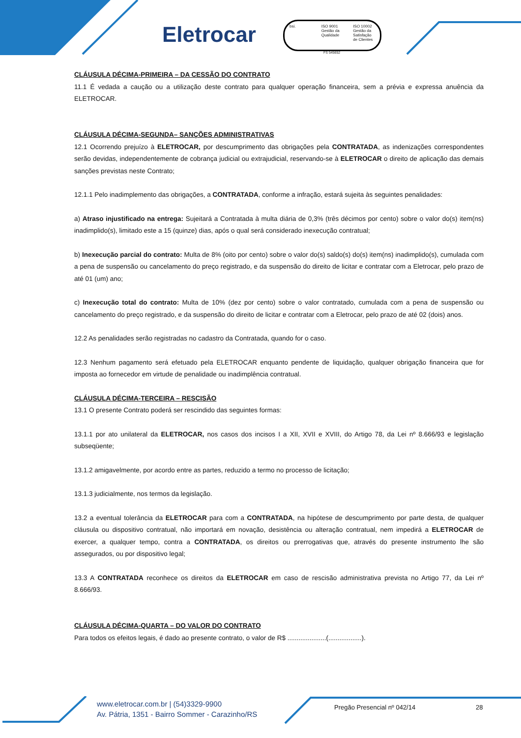Eletrocar
bsi. ISO 9001 Gestão da Qualidade
ISO 10002 Gestão da Satisfação de Clientes
FS 545652
CLÁUSULA DÉCIMA-PRIMEIRA – DA CESSÃO DO CONTRATO
11.1 É vedada a caução ou a utilização deste contrato para qualquer operação financeira, sem a prévia e expressa anuência da ELETROCAR.
CLÁUSULA DÉCIMA-SEGUNDA– SANÇÕES ADMINISTRATIVAS
12.1 Ocorrendo prejuízo à ELETROCAR, por descumprimento das obrigações pela CONTRATADA, as indenizações correspondentes serão devidas, independentemente de cobrança judicial ou extrajudicial, reservando-se à ELETROCAR o direito de aplicação das demais sanções previstas neste Contrato;
12.1.1 Pelo inadimplemento das obrigações, a CONTRATADA, conforme a infração, estará sujeita às seguintes penalidades:
a) Atraso injustificado na entrega: Sujeitará a Contratada à multa diária de 0,3% (três décimos por cento) sobre o valor do(s) item(ns) inadimplido(s), limitado este a 15 (quinze) dias, após o qual será considerado inexecução contratual;
b) Inexecução parcial do contrato: Multa de 8% (oito por cento) sobre o valor do(s) saldo(s) do(s) item(ns) inadimplido(s), cumulada com a pena de suspensão ou cancelamento do preço registrado, e da suspensão do direito de licitar e contratar com a Eletrocar, pelo prazo de até 01 (um) ano;
c) Inexecução total do contrato: Multa de 10% (dez por cento) sobre o valor contratado, cumulada com a pena de suspensão ou cancelamento do preço registrado, e da suspensão do direito de licitar e contratar com a Eletrocar, pelo prazo de até 02 (dois) anos.
12.2 As penalidades serão registradas no cadastro da Contratada, quando for o caso.
12.3 Nenhum pagamento será efetuado pela ELETROCAR enquanto pendente de liquidação, qualquer obrigação financeira que for imposta ao fornecedor em virtude de penalidade ou inadimplência contratual.
CLÁUSULA DÉCIMA-TERCEIRA – RESCISÃO
13.1 O presente Contrato poderá ser rescindido das seguintes formas:
13.1.1 por ato unilateral da ELETROCAR, nos casos dos incisos I a XII, XVII e XVIII, do Artigo 78, da Lei nº 8.666/93 e legislação subseqüente;
13.1.2 amigavelmente, por acordo entre as partes, reduzido a termo no processo de licitação;
13.1.3 judicialmente, nos termos da legislação.
13.2 a eventual tolerância da ELETROCAR para com a CONTRATADA, na hipótese de descumprimento por parte desta, de qualquer cláusula ou dispositivo contratual, não importará em novação, desistência ou alteração contratual, nem impedirá a ELETROCAR de exercer, a qualquer tempo, contra a CONTRATADA, os direitos ou prerrogativas que, através do presente instrumento lhe são assegurados, ou por dispositivo legal;
13.3 A CONTRATADA reconhece os direitos da ELETROCAR em caso de rescisão administrativa prevista no Artigo 77, da Lei nº 8.666/93.
CLÁUSULA DÉCIMA-QUARTA – DO VALOR DO CONTRATO
Para todos os efeitos legais, é dado ao presente contrato, o valor de R$ .....................(..................).
www.eletrocar.com.br | (54)3329-9900
Av. Pátria, 1351 - Bairro Sommer - Carazinho/RS
Pregão Presencial nº 042/14 28